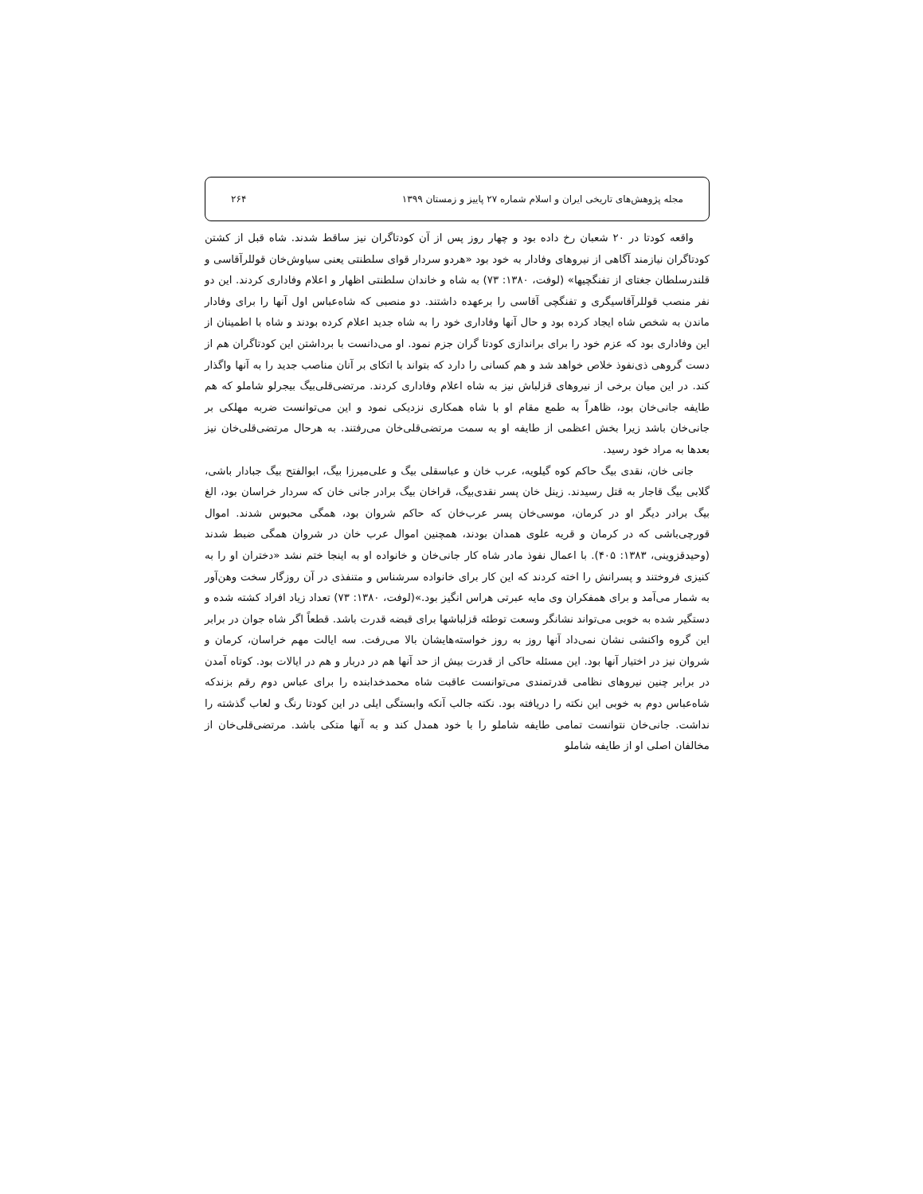مجله پژوهش‌های تاریخی ایران و اسلام شماره ۲۷ پاییز و زمستان ۱۳۹۹ ۲۶۴
واقعه کودتا در ۲۰ شعبان رخ داده بود و چهار روز پس از آن کودتاگران نیز ساقط شدند. شاه قبل از کشتن کودتاگران نیازمند آگاهی از نیروهای وفادار به خود بود «هردو سردار قوای سلطنتی یعنی سیاوش‌خان قوللرآقاسی و قلندرسلطان جغتای از تفنگچیها» (لوفت، ۱۳۸۰: ۷۳) به شاه و خاندان سلطنتی اظهار و اعلام وفاداری کردند. این دو نفر منصب قوللرآقاسیگری و تفنگچی آقاسی را برعهده داشتند. دو منصبی که شاه‌عباس اول آنها را برای وفادار ماندن به شخص شاه ایجاد کرده بود و حال آنها وفاداری خود را به شاه جدید اعلام کرده بودند و شاه با اطمینان از این وفاداری بود که عزم خود را برای براندازی کودتا گران جزم نمود. او می‌دانست با برداشتن این کودتاگران هم از دست گروهی ذی‌نفوذ خلاص خواهد شد و هم کسانی را دارد که بتواند با اتکای بر آنان مناصب جدید را به آنها واگذار کند. در این میان برخی از نیروهای قزلباش نیز به شاه اعلام وفاداری کردند. مرتضی‌قلی‌بیگ بیجرلو شاملو که هم طایفه جانی‌خان بود، ظاهراً به طمع مقام او با شاه همکاری نزدیکی نمود و این می‌توانست ضربه مهلکی بر جانی‌خان باشد زیرا بخش اعظمی از طایفه او به سمت مرتضی‌قلی‌خان می‌رفتند. به هرحال مرتضی‌قلی‌خان نیز بعدها به مراد خود رسید.
جانی خان، نقدی بیگ حاکم کوه گیلویه، عرب خان و عباسقلی بیگ و علی‌میرزا بیگ، ابوالفتح بیگ جبادار باشی، گلابی بیگ قاجار به قتل رسیدند. زینل خان پسر نقدی‌بیگ، قراخان بیگ برادر جانی خان که سردار خراسان بود، الغ بیگ برادر دیگر او در کرمان، موسی‌خان پسر عرب‌خان که حاکم شروان بود، همگی محبوس شدند. اموال قورچی‌باشی که در کرمان و قریه علوی همدان بودند، همچنین اموال عرب خان در شروان همگی ضبط شدند (وحیدقزوینی، ۱۳۸۳: ۴۰۵). با اعمال نفوذ مادر شاه کار جانی‌خان و خانواده او به اینجا ختم نشد «دختران او را به کنیزی فروختند و پسرانش را اخته کردند که این کار برای خانواده سرشناس و متنفذی در آن روزگار سخت وهن‌آور به شمار می‌آمد و برای همفکران وی مایه عبرتی هراس انگیز بود.»(لوفت، ۱۳۸۰: ۷۳) تعداد زیاد افراد کشته شده و دستگیر شده به خوبی می‌تواند نشانگر وسعت توطئه قزلباشها برای قبضه قدرت باشد. قطعاً اگر شاه جوان در برابر این گروه واکنشی نشان نمی‌داد آنها روز به روز خواسته‌هایشان بالا می‌رفت. سه ایالت مهم خراسان، کرمان و شروان نیز در اختیار آنها بود. این مسئله حاکی از قدرت بیش از حد آنها هم در دربار و هم در ایالات بود. کوتاه آمدن در برابر چنین نیروهای نظامی قدرتمندی می‌توانست عاقبت شاه محمدخدابنده را برای عباس دوم رقم بزندکه شاه‌عباس دوم به خوبی این نکته را دریافته بود. نکته جالب آنکه وابستگی ایلی در این کودتا رنگ و لعاب گذشته را نداشت. جانی‌خان نتوانست تمامی طایفه شاملو را با خود همدل کند و به آنها متکی باشد. مرتضی‌قلی‌خان از مخالفان اصلی او از طایفه شاملو